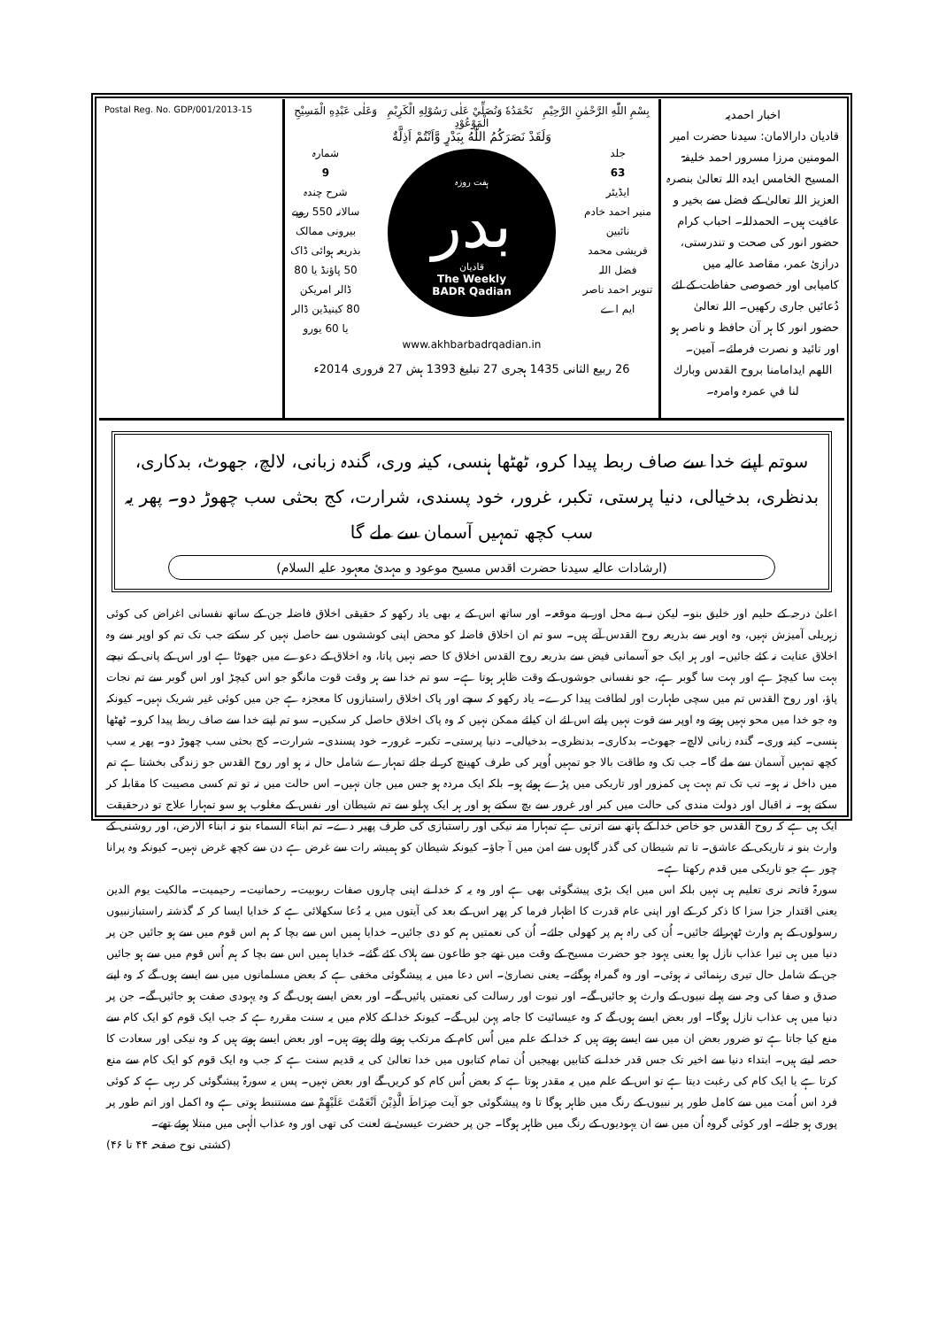اخبار احمدیہ
قادیان دارالامان: سیدنا حضرت امیر المومنین مرزا مسرور احمد خلیفۃ المسیح الخامس ایدہ اللہ تعالیٰ بنصرہ العزیز اللہ تعالیٰ کے فضل سے بخیر و عافیت ہیں۔ الحمدللہ۔ احباب کرام حضور انور کی صحت و تندرستی، درازیٔ عمر، مقاصد عالیہ میں کامیابی اور خصوصی حفاظت کے لئے دُعائیں جاری رکھیں۔ اللہ تعالیٰ حضور انور کا ہر آن حافظ و ناصر ہو اور تائید و نصرت فرمائے۔ آمین۔
اللھم ایدامامنا بروح القدس وبارك لنا في عمرہ وامرہ۔
بِسْمِ اللّٰهِ الرَّحْمٰنِ الرَّحِيْمِ نَحْمَدُهٗ وَنُصَلِّيْ عَلٰى رَسُوْلِهِ الْكَرِيْمِ وَعَلٰى عَبْدِهِ الْمَسِيْحِ الْمَوْعُوْدِ
وَلَقَدْ نَصَرَكُمُ اللّٰهُ بِبَدْرٍ وَّاَنْتُمْ اَذِلَّةٌ
جلد
63
ایڈیٹر
منیر احمد خادم
نائبین
قریشی محمد فضل اللہ
تنویر احمد ناصر ایم اے
ہفت روزہ
بدر
قادیان
The Weekly
BADR Qadian
شمارہ
9
شرح چندہ
سالانہ 550 روپے
بیرونی ممالک
بذریعہ ہوائی ڈاک
50 پاؤنڈ یا 80 ڈالر امریکن
80 کینیڈین ڈالر
یا 60 یورو
www.akhbarbadrqadian.in
26 ربیع الثانی 1435 ہجری 27 تبلیغ 1393 ہش 27 فروری 2014ء
Postal Reg. No. GDP/001/2013-15
سوتم اپنے خدا سے صاف ربط پیدا کرو، ٹھٹھا ہنسی، کینہ وری، گندہ زبانی، لالچ، جھوٹ، بدکاری، بدنظری، بدخیالی، دنیا پرستی، تکبر، غرور، خود پسندی، شرارت، کج بحثی سب چھوڑ دو۔ پھر یہ سب کچھ تمہیں آسمان سے ملے گا
(ارشادات عالیہ سیدنا حضرت اقدس مسیح موعود و مہدیٔ معہود علیہ السلام)
اعلیٰ درجہ کے حلیم اور خلیق بنو۔ لیکن نہ بے محل اور بے موقعہ۔ اور ساتھ اس کے یہ بھی یاد رکھو کہ حقیقی اخلاق فاضلہ جن کے ساتھ نفسانی اغراض کی کوئی زہریلی آمیزش نہیں، وہ اوپر سے بذریعہ روح القدس آتے ہیں۔ سو تم ان اخلاق فاضلہ کو محض اپنی کوششوں سے حاصل نہیں کر سکتے جب تک تم کو اوپر سے وہ اخلاق عنایت نہ کئے جائیں۔ اور ہر ایک جو آسمانی فیض سے بذریعہ روح القدس اخلاق کا حصہ نہیں پاتا، وہ اخلاق کے دعوے میں جھوٹا ہے اور اس کے پانی کے نیچے بہت سا کیچڑ ہے اور بہت سا گوبر ہے، جو نفسانی جوشوں کے وقت ظاہر ہوتا ہے۔ سو تم خدا سے ہر وقت قوت مانگو جو اس کیچڑ اور اس گوبر سے تم نجات پاؤ، اور روح القدس تم میں سچی طہارت اور لطافت پیدا کرے۔ یاد رکھو کہ سچے اور پاک اخلاق راستبازوں کا معجزہ ہے جن میں کوئی غیر شریک نہیں۔ کیونکہ وہ جو خدا میں محو نہیں ہوتے وہ اوپر سے قوت نہیں پاتے اس لئے ان کیلئے ممکن نہیں کہ وہ پاک اخلاق حاصل کر سکیں۔ سو تم اپنے خدا سے صاف ربط پیدا کرو۔ ٹھٹھا ہنسی۔ کینہ وری۔ گندہ زبانی لالچ۔ جھوٹ۔ بدکاری۔ بدنظری۔ بدخیالی۔ دنیا پرستی۔ تکبر۔ غرور۔ خود پسندی۔ شرارت۔ کج بحثی سب چھوڑ دو۔ پھر یہ سب کچھ تمہیں آسمان سے ملے گا۔ جب تک وہ طاقت بالا جو تمہیں اُوپر کی طرف کھینچ کر لے جائے تمہارے شامل حال نہ ہو اور روح القدس جو زندگی بخشتا ہے تم میں داخل نہ ہو۔ تب تک تم بہت ہی کمزور اور تاریکی میں پڑے ہوئے ہو۔ بلکہ ایک مردہ ہو جس میں جان نہیں۔ اس حالت میں نہ تو تم کسی مصیبت کا مقابلہ کر سکتے ہو۔ نہ اقبال اور دولت مندی کی حالت میں کبر اور غرور سے بچ سکتے ہو اور ہر ایک پہلو سے تم شیطان اور نفس کے مغلوب ہو سو تمہارا علاج تو درحقیقت ایک ہی ہے کہ روح القدس جو خاص خدا کے ہاتھ سے اترتی ہے تمہارا منہ نیکی اور راستبازی کی طرف پھیر دے۔ تم ابناء السماء بنو نہ ابناء الارض، اور روشنی کے وارث بنو نہ تاریکی کے عاشق۔ تا تم شیطان کی گذر گاہوں سے امن میں آ جاؤ۔ کیونکہ شیطان کو ہمیشہ رات سے غرض ہے دن سے کچھ غرض نہیں۔ کیونکہ وہ پرانا چور ہے جو تاریکی میں قدم رکھتا ہے۔
سورۃ فاتحہ نری تعلیم ہی نہیں بلکہ اس میں ایک بڑی پیشگوئی بھی ہے اور وہ یہ کہ خدا نے اپنی چاروں صفات ربوبیت۔ رحمانیت۔ رحیمیت۔ مالکیت یوم الدین یعنی اقتدار جزا سزا کا ذکر کر کے اور اپنی عام قدرت کا اظہار فرما کر پھر اس کے بعد کی آیتوں میں یہ دُعا سکھلائی ہے کہ خدایا ایسا کر کہ گذشتہ راستبازنبیوں رسولوں کے ہم وارث ٹھہرائے جائیں۔ اُن کی راہ ہم پر کھولی جائے۔ اُن کی نعمتیں ہم کو دی جائیں۔ خدایا ہمیں اس سے بچا کہ ہم اس قوم میں سے ہو جائیں جن پر دنیا میں ہی تیرا عذاب نازل ہوا یعنی یہود جو حضرت مسیح کے وقت میں تھے جو طاعون سے ہلاک کئے گئے۔ خدایا ہمیں اس سے بچا کہ ہم اُس قوم میں سے ہو جائیں جن کے شامل حال تیری رہنمائی نہ ہوئی۔ اور وہ گمراہ ہوگئے۔ یعنی نصاریٰ۔ اس دعا میں یہ پیشگوئی مخفی ہے کہ بعض مسلمانوں میں سے ایسے ہوں گے کہ وہ اپنے صدق و صفا کی وجہ سے پہلے نبیوں کے وارث ہو جائیں گے۔ اور نبوت اور رسالت کی نعمتیں پائیں گے۔ اور بعض ایسے ہوں گے کہ وہ یہودی صفت ہو جائیں گے۔ جن پر دنیا میں ہی عذاب نازل ہوگا۔ اور بعض ایسے ہوں گے کہ وہ عیسائیت کا جامہ پہن لیں گے۔ کیونکہ خدا کے کلام میں یہ سنت مقررہ ہے کہ جب ایک قوم کو ایک کام سے منع کیا جاتا ہے تو ضرور بعض ان میں سے ایسے ہوتے ہیں کہ خدا کے علم میں اُس کام کے مرتکب ہونے والے ہوتے ہیں۔ اور بعض ایسے ہوتے ہیں کہ وہ نیکی اور سعادت کا حصہ لیتے ہیں۔ ابتداء دنیا سے اخیر تک جس قدر خدا نے کتابیں بھیجیں اُن تمام کتابوں میں خدا تعالیٰ کی یہ قدیم سنت ہے کہ جب وہ ایک قوم کو ایک کام سے منع کرتا ہے یا ایک کام کی رغبت دیتا ہے تو اس کے علم میں یہ مقدر ہوتا ہے کہ بعض اُس کام کو کریں گے اور بعض نہیں۔ پس یہ سورۃ پیشگوئی کر رہی ہے کہ کوئی فرد اس اُمت میں سے کامل طور پر نبیوں کے رنگ میں ظاہر ہوگا تا وہ پیشگوئی جو آیت صِرَاطَ الَّذِيْنَ اَنْعَمْتَ عَلَيْهِمْ سے مستنبط ہوتی ہے وہ اکمل اور اتم طور پر پوری ہو جائے۔ اور کوئی گروہ اُن میں سے ان یہودیوں کے رنگ میں ظاہر ہوگا۔ جن پر حضرت عیسیٰ نے لعنت کی تھی اور وہ عذاب الٰہی میں مبتلا ہوئے تھے۔
(کشتی نوح صفحہ ۴۴ تا ۴۶)